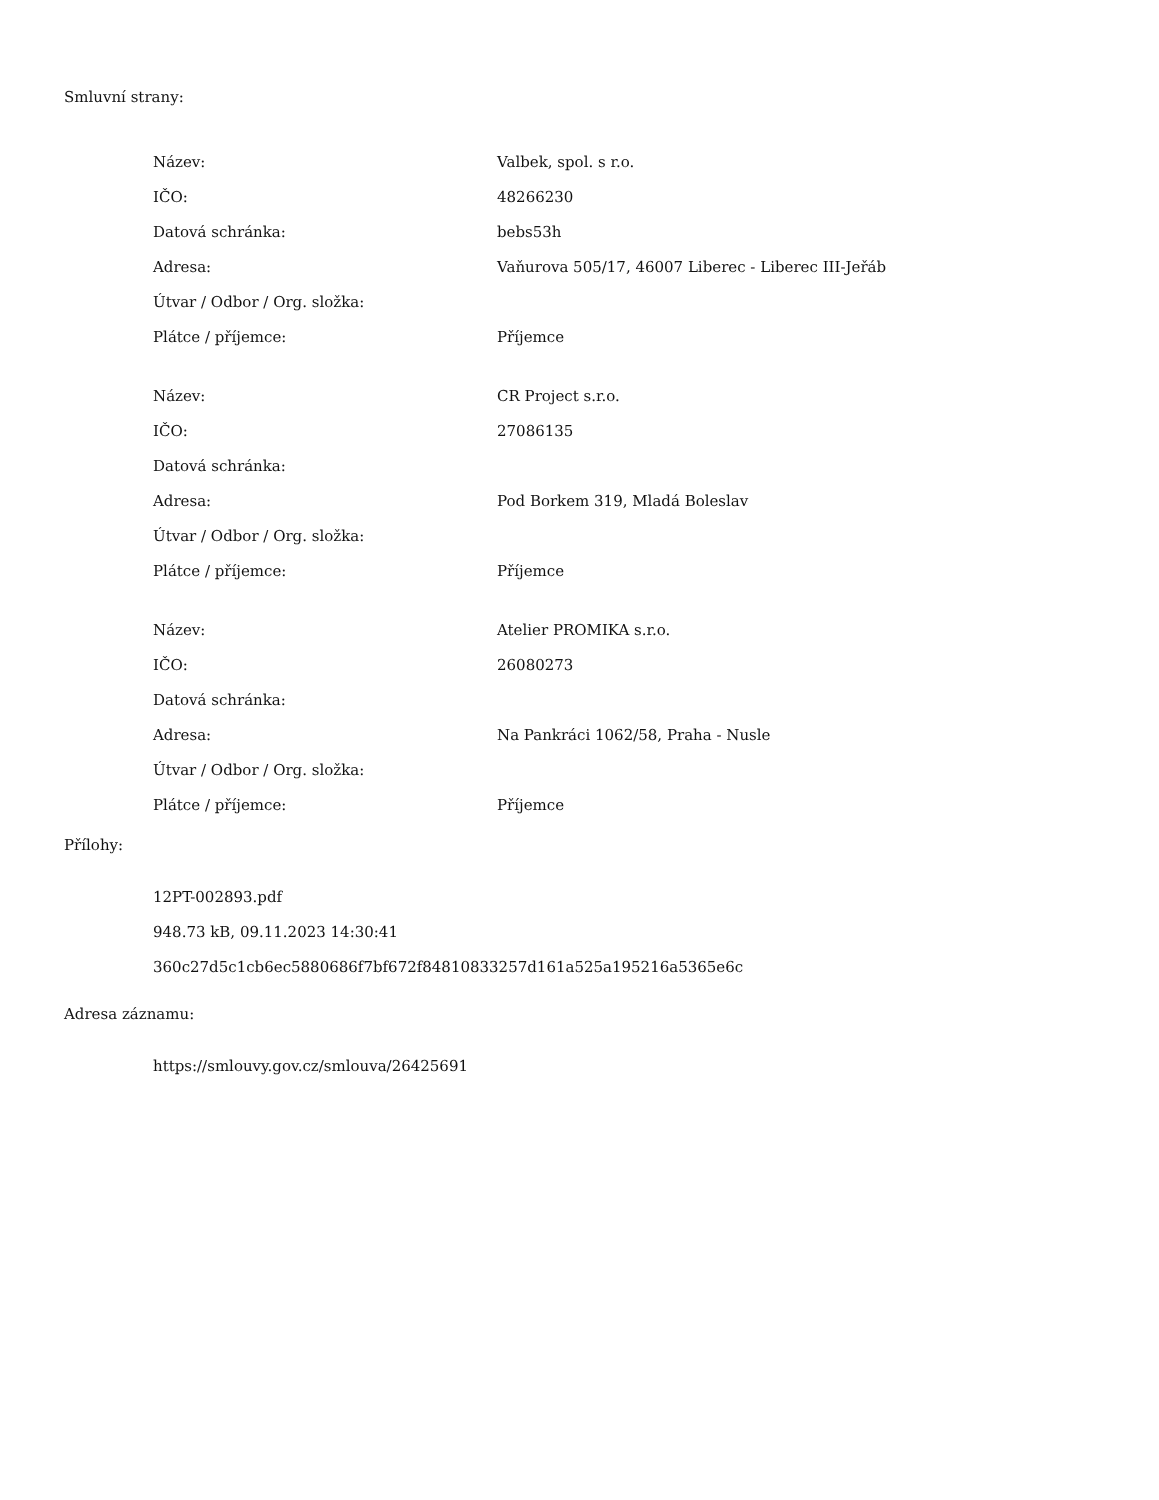Smluvní strany:
| Název: | Valbek, spol. s r.o. |
| IČO: | 48266230 |
| Datová schránka: | bebs53h |
| Adresa: | Vaňurova 505/17, 46007 Liberec - Liberec III-Jeřáb |
| Útvar / Odbor / Org. složka: | |
| Plátce / příjemce: | Příjemce |
| Název: | CR Project s.r.o. |
| IČO: | 27086135 |
| Datová schránka: | |
| Adresa: | Pod Borkem 319, Mladá Boleslav |
| Útvar / Odbor / Org. složka: | |
| Plátce / příjemce: | Příjemce |
| Název: | Atelier PROMIKA s.r.o. |
| IČO: | 26080273 |
| Datová schránka: | |
| Adresa: | Na Pankráci 1062/58, Praha - Nusle |
| Útvar / Odbor / Org. složka: | |
| Plátce / příjemce: | Příjemce |
Přílohy:
12PT-002893.pdf
948.73 kB, 09.11.2023 14:30:41
360c27d5c1cb6ec5880686f7bf672f84810833257d161a525a195216a5365e6c
Adresa záznamu:
https://smlouvy.gov.cz/smlouva/26425691